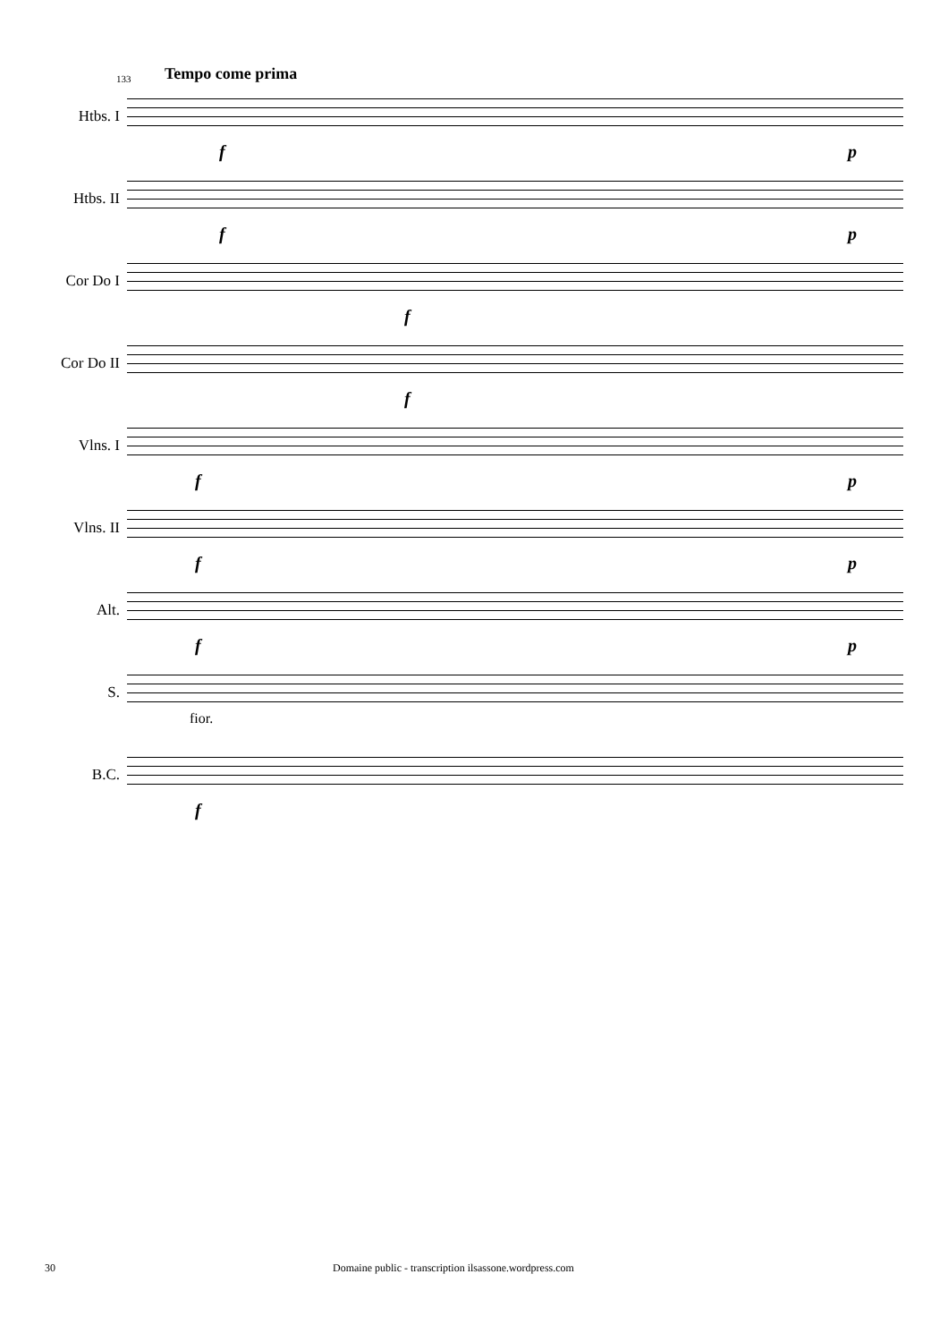133 Tempo come prima
Htbs. I
f p
Htbs. II
f p
Cor Do I
f
Cor Do II
f
Vlns. I
f p
Vlns. II
f p
Alt.
f p
S.
fior.
B.C.
f
30
Domaine public - transcription ilsassone.wordpress.com